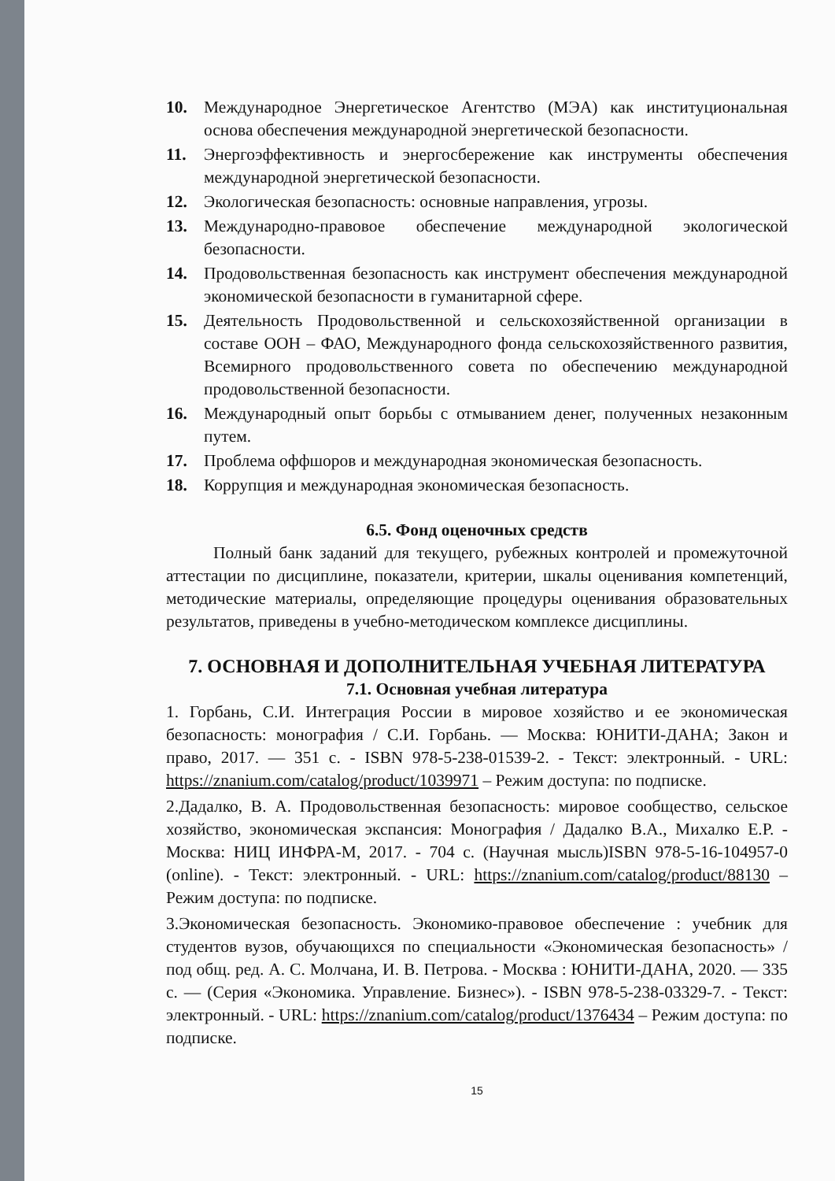10. Международное Энергетическое Агентство (МЭА) как институциональная основа обеспечения международной энергетической безопасности.
11. Энергоэффективность и энергосбережение как инструменты обеспечения международной энергетической безопасности.
12. Экологическая безопасность: основные направления, угрозы.
13. Международно-правовое обеспечение международной экологической безопасности.
14. Продовольственная безопасность как инструмент обеспечения международной экономической безопасности в гуманитарной сфере.
15. Деятельность Продовольственной и сельскохозяйственной организации в составе ООН – ФАО, Международного фонда сельскохозяйственного развития, Всемирного продовольственного совета по обеспечению международной продовольственной безопасности.
16. Международный опыт борьбы с отмыванием денег, полученных незаконным путем.
17. Проблема оффшоров и международная экономическая безопасность.
18. Коррупция и международная экономическая безопасность.
6.5. Фонд оценочных средств
Полный банк заданий для текущего, рубежных контролей и промежуточной аттестации по дисциплине, показатели, критерии, шкалы оценивания компетенций, методические материалы, определяющие процедуры оценивания образовательных результатов, приведены в учебно-методическом комплексе дисциплины.
7. ОСНОВНАЯ И ДОПОЛНИТЕЛЬНАЯ УЧЕБНАЯ ЛИТЕРАТУРА
7.1. Основная учебная литература
1. Горбань, С.И. Интеграция России в мировое хозяйство и ее экономическая безопасность: монография / С.И. Горбань. — Москва: ЮНИТИ-ДАНА; Закон и право, 2017. — 351 с. - ISBN 978-5-238-01539-2. - Текст: электронный. - URL: https://znanium.com/catalog/product/1039971 – Режим доступа: по подписке.
2.Дадалко, В. А. Продовольственная безопасность: мировое сообщество, сельское хозяйство, экономическая экспансия: Монография / Дадалко В.А., Михалко Е.Р. - Москва: НИЦ ИНФРА-М, 2017. - 704 с. (Научная мысль)ISBN 978-5-16-104957-0 (online). - Текст: электронный. - URL: https://znanium.com/catalog/product/88130 – Режим доступа: по подписке.
3.Экономическая безопасность. Экономико-правовое обеспечение : учебник для студентов вузов, обучающихся по специальности «Экономическая безопасность» / под общ. ред. А. С. Молчана, И. В. Петрова. - Москва : ЮНИТИ-ДАНА, 2020. — 335 с. — (Серия «Экономика. Управление. Бизнес»). - ISBN 978-5-238-03329-7. - Текст: электронный. - URL: https://znanium.com/catalog/product/1376434 – Режим доступа: по подписке.
15